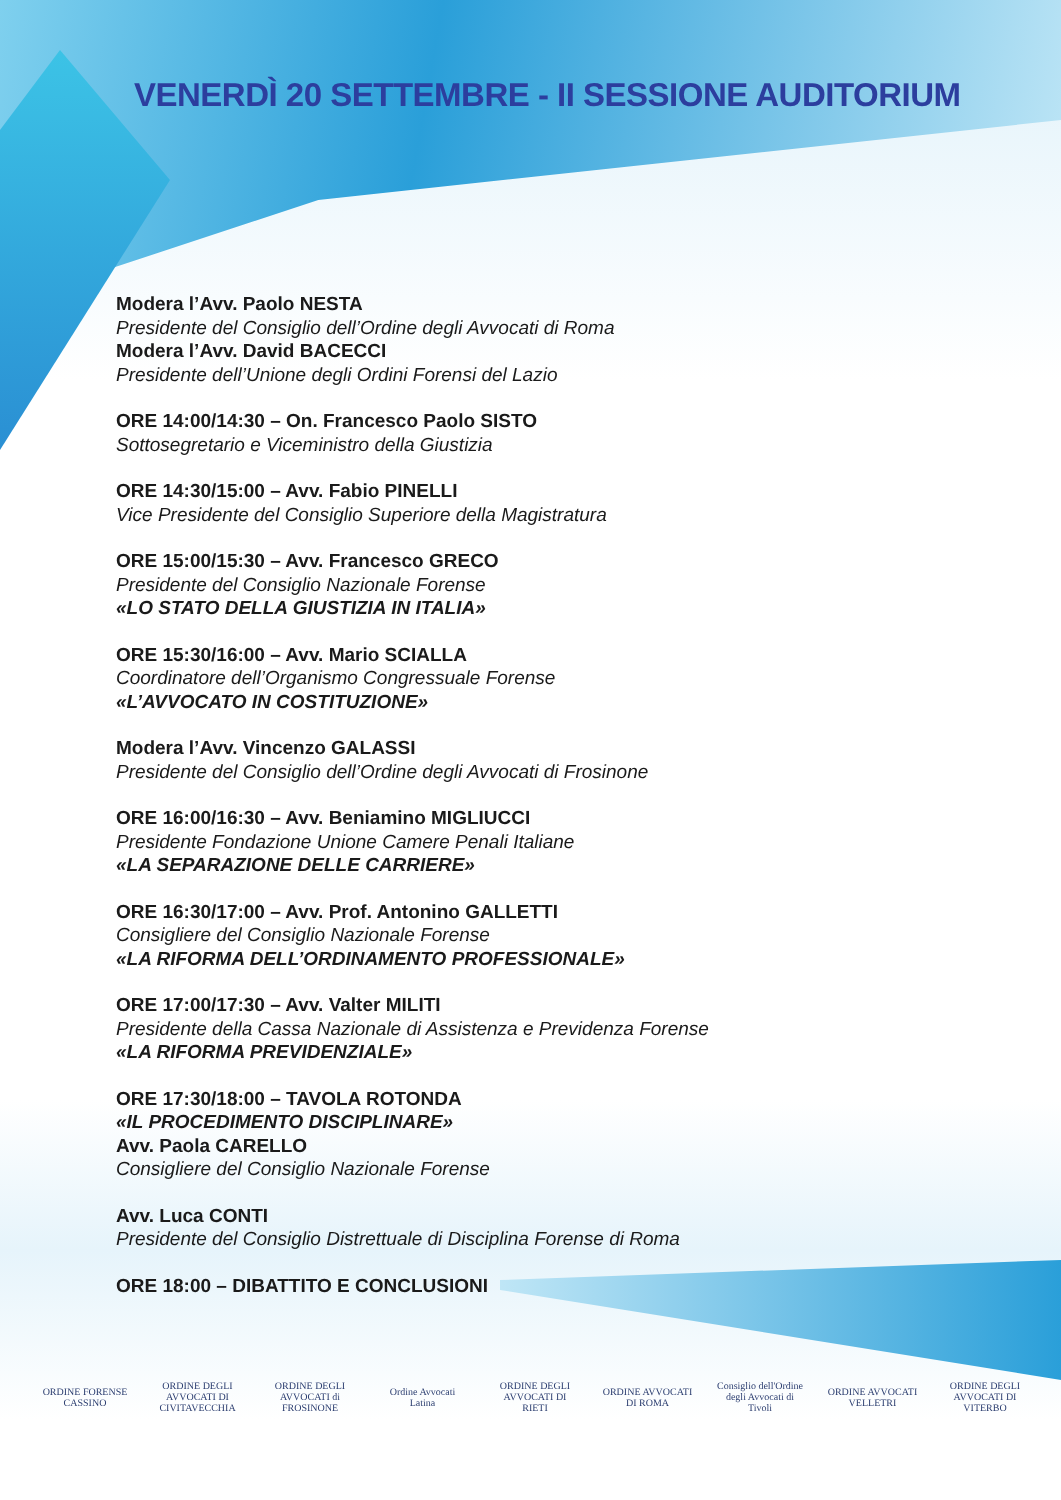VENERDÌ 20 SETTEMBRE - II SESSIONE AUDITORIUM
Modera l’Avv. Paolo NESTA
Presidente del Consiglio dell’Ordine degli Avvocati di Roma
Modera l’Avv. David BACECCI
Presidente dell’Unione degli Ordini Forensi del Lazio
ORE 14:00/14:30 – On. Francesco Paolo SISTO
Sottosegretario e Viceministro della Giustizia
ORE 14:30/15:00 – Avv. Fabio PINELLI
Vice Presidente del Consiglio Superiore della Magistratura
ORE 15:00/15:30 – Avv. Francesco GRECO
Presidente del Consiglio Nazionale Forense
«LO STATO DELLA GIUSTIZIA IN ITALIA»
ORE 15:30/16:00 – Avv. Mario SCIALLA
Coordinatore dell’Organismo Congressuale Forense
«L’AVVOCATO IN COSTITUZIONE»
Modera l’Avv. Vincenzo GALASSI
Presidente del Consiglio dell’Ordine degli Avvocati di Frosinone
ORE 16:00/16:30 – Avv. Beniamino MIGLIUCCI
Presidente Fondazione Unione Camere Penali Italiane
«LA SEPARAZIONE DELLE CARRIERE»
ORE 16:30/17:00 – Avv. Prof. Antonino GALLETTI
Consigliere del Consiglio Nazionale Forense
«LA RIFORMA DELL’ORDINAMENTO PROFESSIONALE»
ORE 17:00/17:30 – Avv. Valter MILITI
Presidente della Cassa Nazionale di Assistenza e Previdenza Forense
«LA RIFORMA PREVIDENZIALE»
ORE 17:30/18:00 – TAVOLA ROTONDA
«IL PROCEDIMENTO DISCIPLINARE»
Avv. Paola CARELLO
Consigliere del Consiglio Nazionale Forense
Avv. Luca CONTI
Presidente del Consiglio Distrettuale di Disciplina Forense di Roma
ORE 18:00 – DIBATTITO E CONCLUSIONI
ORDINE FORENSE CASSINO
ORDINE DEGLI AVVOCATI DI CIVITAVECCHIA
ORDINE DEGLI AVVOCATI di FROSINONE
Ordine Avvocati Latina
ORDINE DEGLI AVVOCATI DI RIETI
ORDINE AVVOCATI DI ROMA
Consiglio dell'Ordine degli Avvocati di Tivoli
ORDINE AVVOCATI VELLETRI
ORDINE DEGLI AVVOCATI DI VITERBO